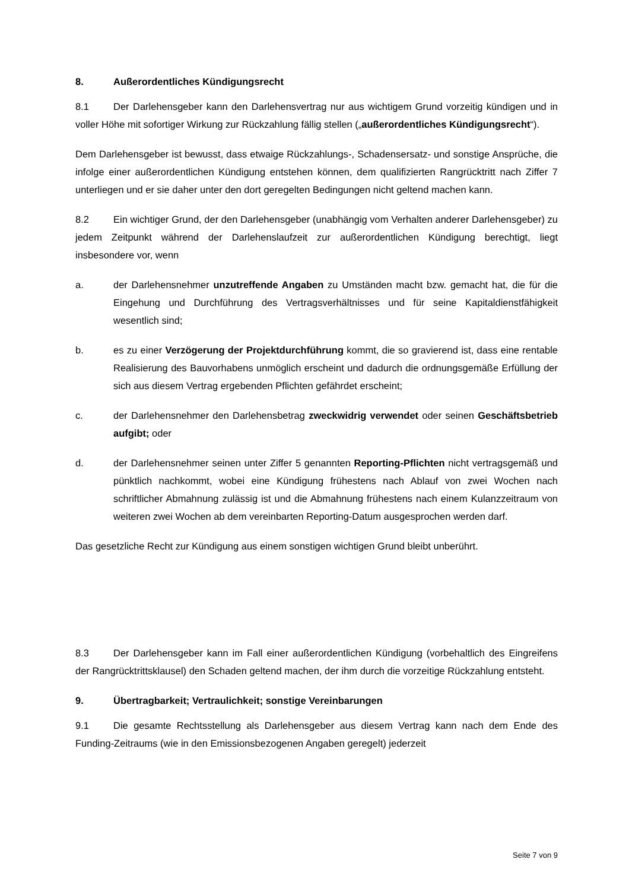8. Außerordentliches Kündigungsrecht
8.1 Der Darlehensgeber kann den Darlehensvertrag nur aus wichtigem Grund vorzeitig kündigen und in voller Höhe mit sofortiger Wirkung zur Rückzahlung fällig stellen („außerordentliches Kündigungsrecht“).
Dem Darlehensgeber ist bewusst, dass etwaige Rückzahlungs-, Schadensersatz- und sonstige Ansprüche, die infolge einer außerordentlichen Kündigung entstehen können, dem qualifizierten Rangrücktritt nach Ziffer 7 unterliegen und er sie daher unter den dort geregelten Bedingungen nicht geltend machen kann.
8.2 Ein wichtiger Grund, der den Darlehensgeber (unabhängig vom Verhalten anderer Darlehensgeber) zu jedem Zeitpunkt während der Darlehenslaufzeit zur außerordentlichen Kündigung berechtigt, liegt insbesondere vor, wenn
a. der Darlehensnehmer unzutreffende Angaben zu Umständen macht bzw. gemacht hat, die für die Eingehung und Durchführung des Vertragsverhältnisses und für seine Kapitaldienstfähigkeit wesentlich sind;
b. es zu einer Verzögerung der Projektdurchführung kommt, die so gravierend ist, dass eine rentable Realisierung des Bauvorhabens unmöglich erscheint und dadurch die ordnungsgemäße Erfüllung der sich aus diesem Vertrag ergebenden Pflichten gefährdet erscheint;
c. der Darlehensnehmer den Darlehensbetrag zweckwidrig verwendet oder seinen Geschäftsbetrieb aufgibt; oder
d. der Darlehensnehmer seinen unter Ziffer 5 genannten Reporting-Pflichten nicht vertragsgemäß und pünktlich nachkommt, wobei eine Kündigung frühestens nach Ablauf von zwei Wochen nach schriftlicher Abmahnung zulässig ist und die Abmahnung frühestens nach einem Kulanzzeitraum von weiteren zwei Wochen ab dem vereinbarten Reporting-Datum ausgesprochen werden darf.
Das gesetzliche Recht zur Kündigung aus einem sonstigen wichtigen Grund bleibt unberührt.
8.3 Der Darlehensgeber kann im Fall einer außerordentlichen Kündigung (vorbehaltlich des Eingreifens der Rangrücktrittsklausel) den Schaden geltend machen, der ihm durch die vorzeitige Rückzahlung entsteht.
9. Übertragbarkeit; Vertraulichkeit; sonstige Vereinbarungen
9.1 Die gesamte Rechtsstellung als Darlehensgeber aus diesem Vertrag kann nach dem Ende des Funding-Zeitraums (wie in den Emissionsbezogenen Angaben geregelt) jederzeit
Seite 7 von 9